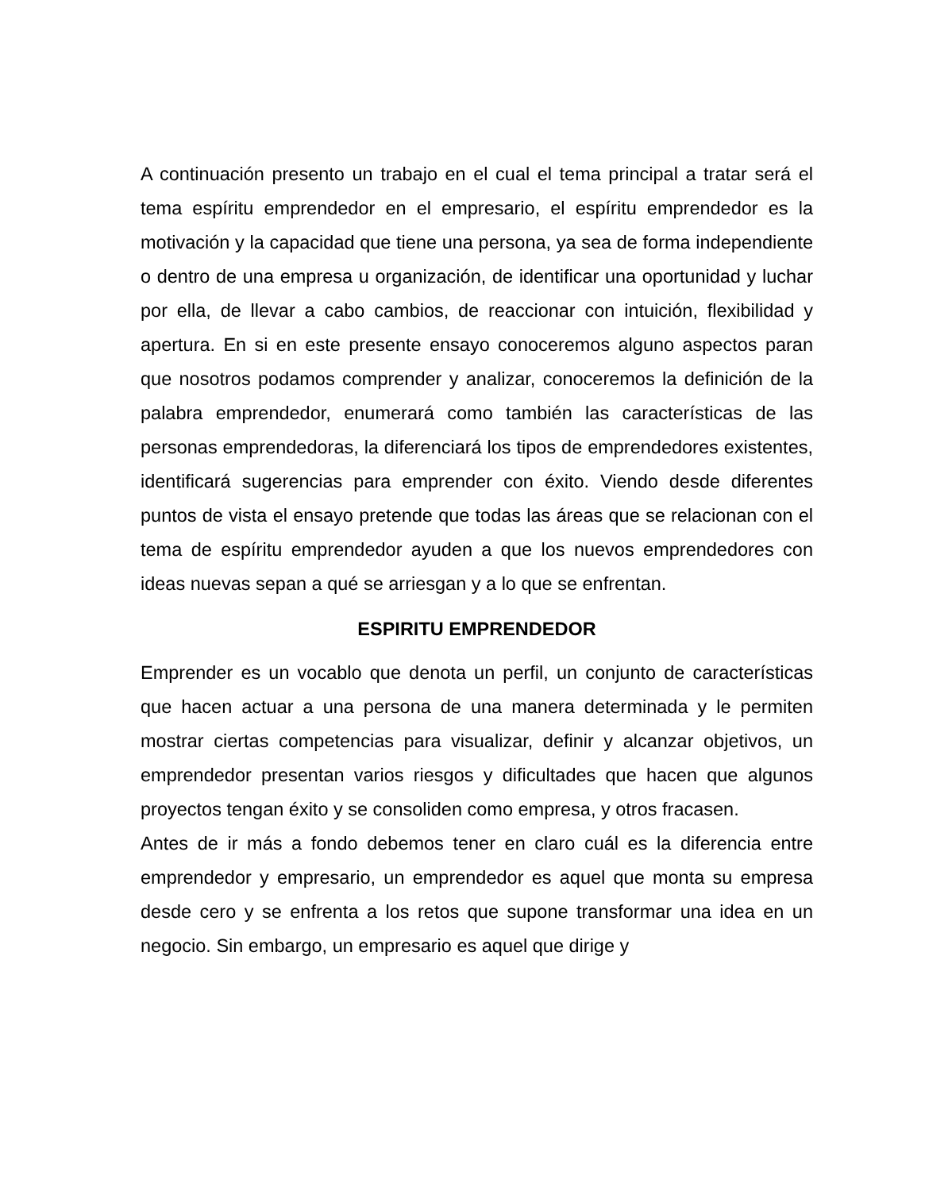A continuación presento un trabajo en el cual el tema principal a tratar será el tema espíritu emprendedor en el empresario, el espíritu emprendedor es la motivación y la capacidad que tiene una persona, ya sea de forma independiente o dentro de una empresa u organización, de identificar una oportunidad y luchar por ella, de llevar a cabo cambios, de reaccionar con intuición, flexibilidad y apertura. En si en este presente ensayo conoceremos alguno aspectos paran que nosotros podamos comprender y analizar, conoceremos la definición de la palabra emprendedor, enumerará como también las características de las personas emprendedoras, la diferenciará los tipos de emprendedores existentes, identificará sugerencias para emprender con éxito. Viendo desde diferentes puntos de vista el ensayo pretende que todas las áreas que se relacionan con el tema de espíritu emprendedor ayuden a que los nuevos emprendedores con ideas nuevas sepan a qué se arriesgan y a lo que se enfrentan.
ESPIRITU EMPRENDEDOR
Emprender es un vocablo que denota un perfil, un conjunto de características que hacen actuar a una persona de una manera determinada y le permiten mostrar ciertas competencias para visualizar, definir y alcanzar objetivos, un emprendedor presentan varios riesgos y dificultades que hacen que algunos proyectos tengan éxito y se consoliden como empresa, y otros fracasen.
Antes de ir más a fondo debemos tener en claro cuál es la diferencia entre emprendedor y empresario, un emprendedor es aquel que monta su empresa desde cero y se enfrenta a los retos que supone transformar una idea en un negocio. Sin embargo, un empresario es aquel que dirige y